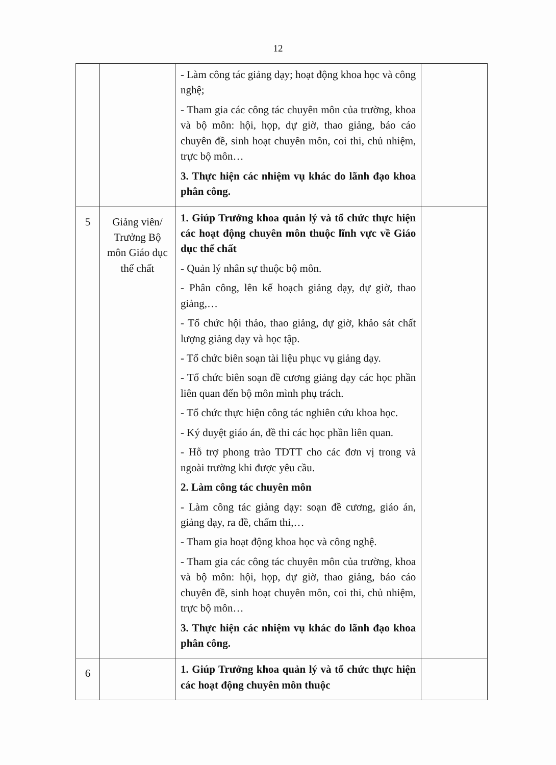12
| | | - Làm công tác giảng dạy; hoạt động khoa học và công nghệ; - Tham gia các công tác chuyên môn của trường, khoa và bộ môn: hội, họp, dự giờ, thao giảng, báo cáo chuyên đề, sinh hoạt chuyên môn, coi thi, chủ nhiệm, trực bộ môn… 3. Thực hiện các nhiệm vụ khác do lãnh đạo khoa phân công. | |
| 5 | Giảng viên/ Trưởng Bộ môn Giáo dục thể chất | 1. Giúp Trưởng khoa quản lý và tổ chức thực hiện các hoạt động chuyên môn thuộc lĩnh vực về Giáo dục thể chất - Quản lý nhân sự thuộc bộ môn. - Phân công, lên kế hoạch giảng dạy, dự giờ, thao giảng,… - Tổ chức hội thảo, thao giảng, dự giờ, khảo sát chất lượng giảng dạy và học tập. - Tổ chức biên soạn tài liệu phục vụ giảng dạy. - Tổ chức biên soạn đề cương giảng dạy các học phần liên quan đến bộ môn mình phụ trách. - Tổ chức thực hiện công tác nghiên cứu khoa học. - Ký duyệt giáo án, đề thi các học phần liên quan. - Hỗ trợ phong trào TDTT cho các đơn vị trong và ngoài trường khi được yêu cầu. 2. Làm công tác chuyên môn - Làm công tác giảng dạy: soạn đề cương, giáo án, giảng dạy, ra đề, chấm thi,… - Tham gia hoạt động khoa học và công nghệ. - Tham gia các công tác chuyên môn của trường, khoa và bộ môn: hội, họp, dự giờ, thao giảng, báo cáo chuyên đề, sinh hoạt chuyên môn, coi thi, chủ nhiệm, trực bộ môn… 3. Thực hiện các nhiệm vụ khác do lãnh đạo khoa phân công. | |
| 6 | | 1. Giúp Trưởng khoa quản lý và tổ chức thực hiện các hoạt động chuyên môn thuộc | |